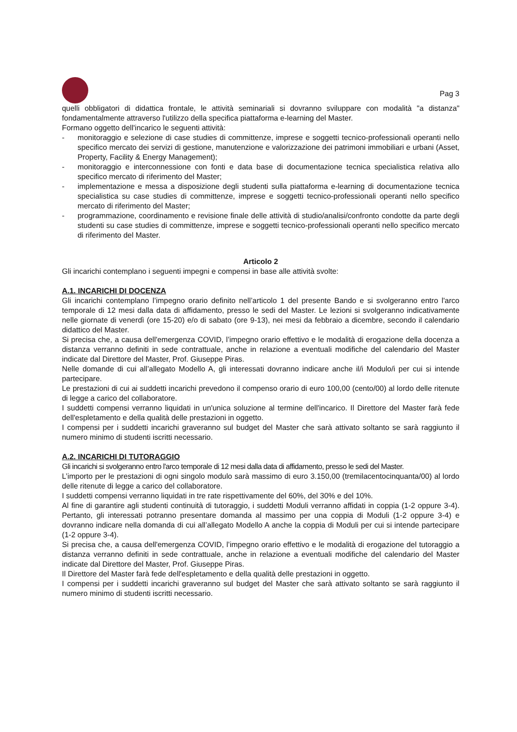Pag 3
quelli obbligatori di didattica frontale, le attività seminariali si dovranno sviluppare con modalità "a distanza" fondamentalmente attraverso l'utilizzo della specifica piattaforma e-learning del Master.
Formano oggetto dell'incarico le seguenti attività:
- monitoraggio e selezione di case studies di committenze, imprese e soggetti tecnico-professionali operanti nello specifico mercato dei servizi di gestione, manutenzione e valorizzazione dei patrimoni immobiliari e urbani (Asset, Property, Facility & Energy Management);
- monitoraggio e interconnessione con fonti e data base di documentazione tecnica specialistica relativa allo specifico mercato di riferimento del Master;
- implementazione e messa a disposizione degli studenti sulla piattaforma e-learning di documentazione tecnica specialistica su case studies di committenze, imprese e soggetti tecnico-professionali operanti nello specifico mercato di riferimento del Master;
- programmazione, coordinamento e revisione finale delle attività di studio/analisi/confronto condotte da parte degli studenti su case studies di committenze, imprese e soggetti tecnico-professionali operanti nello specifico mercato di riferimento del Master.
Articolo 2
Gli incarichi contemplano i seguenti impegni e compensi in base alle attività svolte:
A.1. INCARICHI DI DOCENZA
Gli incarichi contemplano l’impegno orario definito nell’articolo 1 del presente Bando e si svolgeranno entro l'arco temporale di 12 mesi dalla data di affidamento, presso le sedi del Master. Le lezioni si svolgeranno indicativamente nelle giornate di venerdì (ore 15-20) e/o di sabato (ore 9-13), nei mesi da febbraio a dicembre, secondo il calendario didattico del Master.
Si precisa che, a causa dell'emergenza COVID, l’impegno orario effettivo e le modalità di erogazione della docenza a distanza verranno definiti in sede contrattuale, anche in relazione a eventuali modifiche del calendario del Master indicate dal Direttore del Master, Prof. Giuseppe Piras.
Nelle domande di cui all’allegato Modello A, gli interessati dovranno indicare anche il/i Modulo/i per cui si intende partecipare.
Le prestazioni di cui ai suddetti incarichi prevedono il compenso orario di euro 100,00 (cento/00) al lordo delle ritenute di legge a carico del collaboratore.
I suddetti compensi verranno liquidati in un'unica soluzione al termine dell'incarico. Il Direttore del Master farà fede dell'espletamento e della qualità delle prestazioni in oggetto.
I compensi per i suddetti incarichi graveranno sul budget del Master che sarà attivato soltanto se sarà raggiunto il numero minimo di studenti iscritti necessario.
A.2. INCARICHI DI TUTORAGGIO
Gli incarichi si svolgeranno entro l'arco temporale di 12 mesi dalla data di affidamento, presso le sedi del Master.
L’importo per le prestazioni di ogni singolo modulo sarà massimo di euro 3.150,00 (tremilacentocinquanta/00) al lordo delle ritenute di legge a carico del collaboratore.
I suddetti compensi verranno liquidati in tre rate rispettivamente del 60%, del 30% e del 10%.
Al fine di garantire agli studenti continuità di tutoraggio, i suddetti Moduli verranno affidati in coppia (1-2 oppure 3-4). Pertanto, gli interessati potranno presentare domanda al massimo per una coppia di Moduli (1-2 oppure 3-4) e dovranno indicare nella domanda di cui all’allegato Modello A anche la coppia di Moduli per cui si intende partecipare (1-2 oppure 3-4).
Si precisa che, a causa dell'emergenza COVID, l’impegno orario effettivo e le modalità di erogazione del tutoraggio a distanza verranno definiti in sede contrattuale, anche in relazione a eventuali modifiche del calendario del Master indicate dal Direttore del Master, Prof. Giuseppe Piras.
Il Direttore del Master farà fede dell'espletamento e della qualità delle prestazioni in oggetto.
I compensi per i suddetti incarichi graveranno sul budget del Master che sarà attivato soltanto se sarà raggiunto il numero minimo di studenti iscritti necessario.